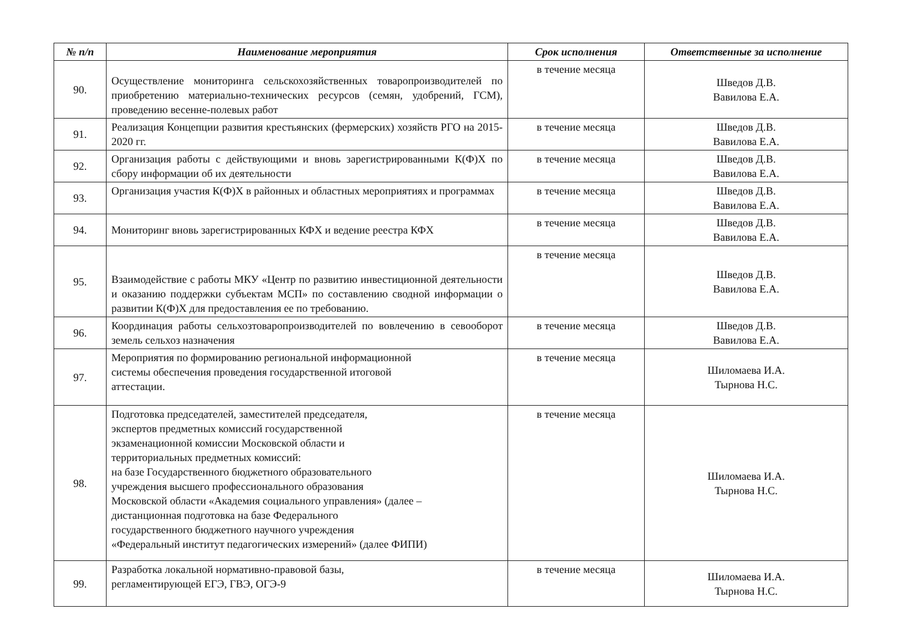| № п/п | Наименование мероприятия | Срок исполнения | Ответственные за исполнение |
| --- | --- | --- | --- |
| 90. | Осуществление мониторинга сельскохозяйственных товаропроизводителей по приобретению материально-технических ресурсов (семян, удобрений, ГСМ), проведению весенне-полевых работ | в течение месяца | Шведов Д.В. Вавилова Е.А. |
| 91. | Реализация Концепции развития крестьянских (фермерских) хозяйств РГО на 2015-2020 гг. | в течение месяца | Шведов Д.В. Вавилова Е.А. |
| 92. | Организация работы с действующими и вновь зарегистрированными К(Ф)Х по сбору информации об их деятельности | в течение месяца | Шведов Д.В. Вавилова Е.А. |
| 93. | Организация участия К(Ф)Х в районных и областных мероприятиях и программах | в течение месяца | Шведов Д.В. Вавилова Е.А. |
| 94. | Мониторинг вновь зарегистрированных КФХ и ведение реестра КФХ | в течение месяца | Шведов Д.В. Вавилова Е.А. |
| 95. | Взаимодействие с работы МКУ «Центр по развитию инвестиционной деятельности и оказанию поддержки субъектам МСП» по составлению сводной информации о развитии К(Ф)Х для предоставления ее по требованию. | в течение месяца | Шведов Д.В. Вавилова Е.А. |
| 96. | Координация работы сельхозтоваропроизводителей по вовлечению в севооборот земель сельхоз назначения | в течение месяца | Шведов Д.В. Вавилова Е.А. |
| 97. | Мероприятия по формированию региональной информационной системы обеспечения проведения государственной итоговой аттестации. | в течение месяца | Шиломаева И.А. Тырнова Н.С. |
| 98. | Подготовка председателей, заместителей председателя, экспертов предметных комиссий государственной экзаменационной комиссии Московской области и территориальных предметных комиссий: на базе Государственного бюджетного образовательного учреждения высшего профессионального образования Московской области «Академия социального управления» (далее – дистанционная подготовка на базе Федерального государственного бюджетного научного учреждения «Федеральный институт педагогических измерений» (далее ФИПИ) | в течение месяца | Шиломаева И.А. Тырнова Н.С. |
| 99. | Разработка локальной нормативно-правовой базы, регламентирующей ЕГЭ, ГВЭ, ОГЭ-9 | в течение месяца | Шиломаева И.А. Тырнова Н.С. |